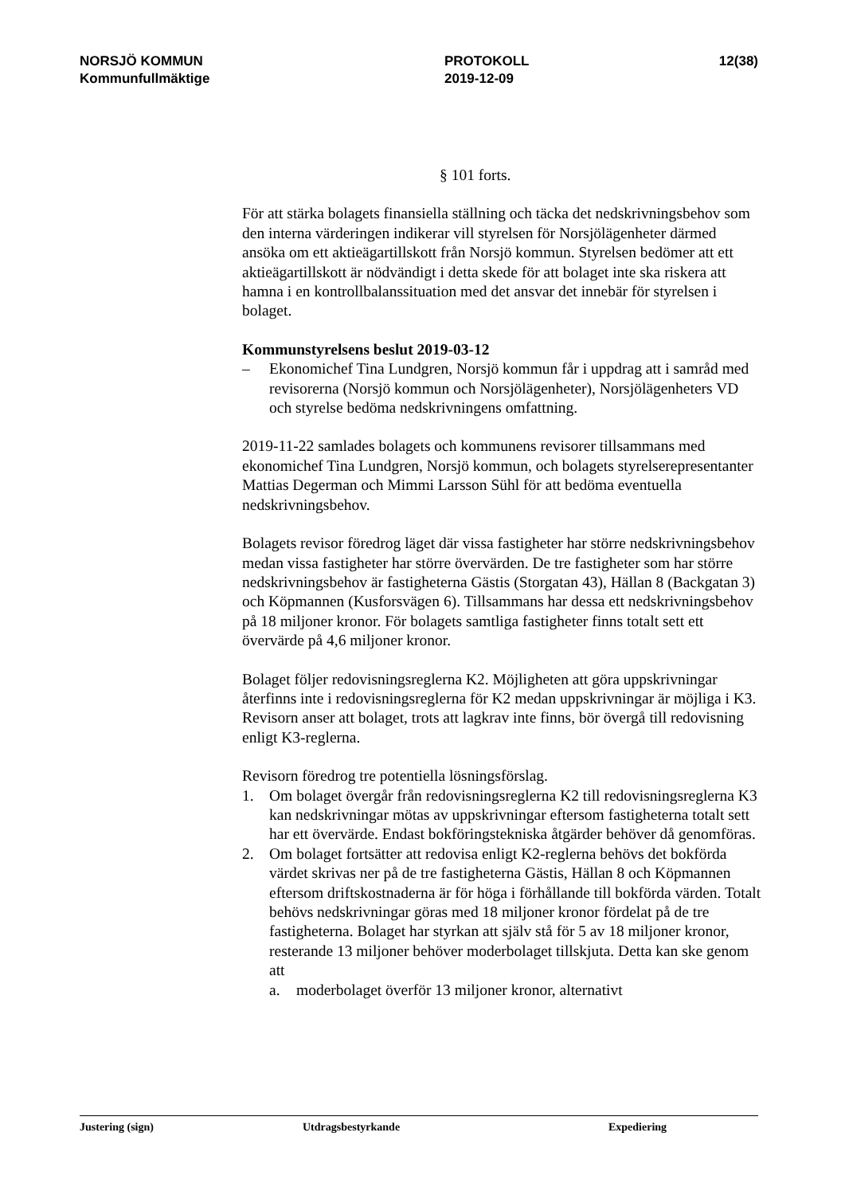NORSJÖ KOMMUN
Kommunfullmäktige
PROTOKOLL
2019-12-09
12(38)
§ 101 forts.
För att stärka bolagets finansiella ställning och täcka det nedskrivningsbehov som den interna värderingen indikerar vill styrelsen för Norsjölägenheter därmed ansöka om ett aktieägartillskott från Norsjö kommun. Styrelsen bedömer att ett aktieägartillskott är nödvändigt i detta skede för att bolaget inte ska riskera att hamna i en kontrollbalanssituation med det ansvar det innebär för styrelsen i bolaget.
Kommunstyrelsens beslut 2019-03-12
– Ekonomichef Tina Lundgren, Norsjö kommun får i uppdrag att i samråd med revisorerna (Norsjö kommun och Norsjölägenheter), Norsjölägenheters VD och styrelse bedöma nedskrivningens omfattning.
2019-11-22 samlades bolagets och kommunens revisorer tillsammans med ekonomichef Tina Lundgren, Norsjö kommun, och bolagets styrelserepresentanter Mattias Degerman och Mimmi Larsson Sühl för att bedöma eventuella nedskrivningsbehov.
Bolagets revisor föredrog läget där vissa fastigheter har större nedskrivningsbehov medan vissa fastigheter har större övervärden. De tre fastigheter som har större nedskrivningsbehov är fastigheterna Gästis (Storgatan 43), Hällan 8 (Backgatan 3) och Köpmannen (Kusforsvägen 6). Tillsammans har dessa ett nedskrivningsbehov på 18 miljoner kronor. För bolagets samtliga fastigheter finns totalt sett ett övervärde på 4,6 miljoner kronor.
Bolaget följer redovisningsreglerna K2. Möjligheten att göra uppskrivningar återfinns inte i redovisningsreglerna för K2 medan uppskrivningar är möjliga i K3. Revisorn anser att bolaget, trots att lagkrav inte finns, bör övergå till redovisning enligt K3-reglerna.
Revisorn föredrog tre potentiella lösningsförslag.
1. Om bolaget övergår från redovisningsreglerna K2 till redovisningsreglerna K3 kan nedskrivningar mötas av uppskrivningar eftersom fastigheterna totalt sett har ett övervärde. Endast bokföringstekniska åtgärder behöver då genomföras.
2. Om bolaget fortsätter att redovisa enligt K2-reglerna behövs det bokförda värdet skrivas ner på de tre fastigheterna Gästis, Hällan 8 och Köpmannen eftersom driftskostnaderna är för höga i förhållande till bokförda värden. Totalt behövs nedskrivningar göras med 18 miljoner kronor fördelat på de tre fastigheterna. Bolaget har styrkan att själv stå för 5 av 18 miljoner kronor, resterande 13 miljoner behöver moderbolaget tillskjuta. Detta kan ske genom att
a. moderbolaget överför 13 miljoner kronor, alternativt
Justering (sign) Utdragsbestyrkande Expediering